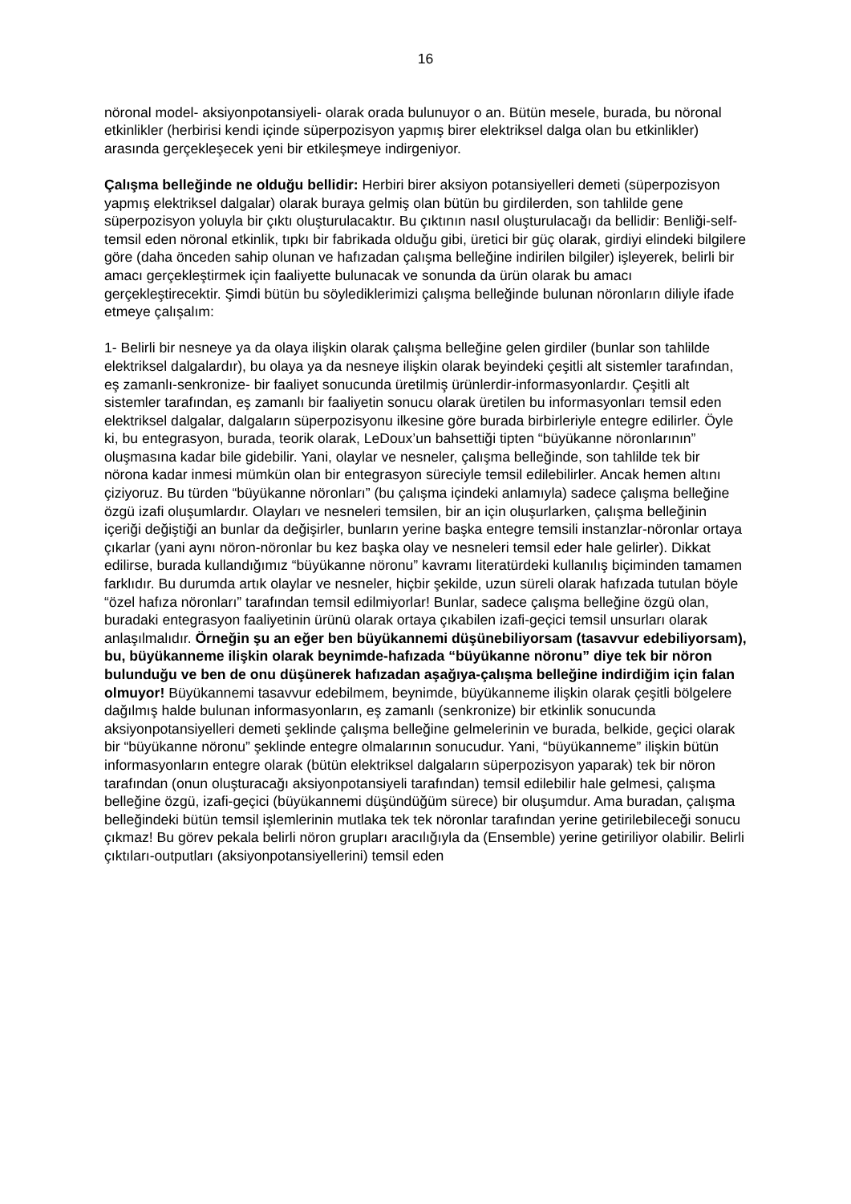16
nöronal model- aksiyonpotansiyeli- olarak orada bulunuyor o an. Bütün mesele, burada, bu nöronal etkinlikler (herbirisi kendi içinde süperpozisyon yapmış birer elektriksel dalga olan bu etkinlikler) arasında gerçekleşecek yeni bir etkileşmeye indirgeniyor.
Çalışma belleğinde ne olduğu bellidir: Herbiri birer aksiyon potansiyelleri demeti (süperpozisyon yapmış elektriksel dalgalar) olarak buraya gelmiş olan bütün bu girdilerden, son tahlilde gene süperpozisyon yoluyla bir çıktı oluşturulacaktır. Bu çıktının nasıl oluşturulacağı da bellidir: Benliği-self- temsil eden nöronal etkinlik, tıpkı bir fabrikada olduğu gibi, üretici bir güç olarak, girdiyi elindeki bilgilere göre (daha önceden sahip olunan ve hafızadan çalışma belleğine indirilen bilgiler) işleyerek, belirli bir amacı gerçekleştirmek için faaliyette bulunacak ve sonunda da ürün olarak bu amacı gerçekleştirecektir. Şimdi bütün bu söylediklerimizi çalışma belleğinde bulunan nöronların diliyle ifade etmeye çalışalım:
1- Belirli bir nesneye ya da olaya ilişkin olarak çalışma belleğine gelen girdiler (bunlar son tahlilde elektriksel dalgalardır), bu olaya ya da nesneye ilişkin olarak beyindeki çeşitli alt sistemler tarafından, eş zamanlı-senkronize- bir faaliyet sonucunda üretilmiş ürünlerdir-informasyonlardır. Çeşitli alt sistemler tarafından, eş zamanlı bir faaliyetin sonucu olarak üretilen bu informasyonları temsil eden elektriksel dalgalar, dalgaların süperpozisyonu ilkesine göre burada birbirleriyle entegre edilirler. Öyle ki, bu entegrasyon, burada, teorik olarak, LeDoux’un bahsettiği tipten “büyükanne nöronlarının” oluşmasına kadar bile gidebilir. Yani, olaylar ve nesneler, çalışma belleğinde, son tahlilde tek bir nörona kadar inmesi mümkün olan bir entegrasyon süreciyle temsil edilebilirler. Ancak hemen altını çiziyoruz. Bu türden “büyükanne nöronları” (bu çalışma içindeki anlamıyla) sadece çalışma belleğine özgü izafi oluşumlardır. Olayları ve nesneleri temsilen, bir an için oluşurlarken, çalışma belleğinin içeriği değiştiği an bunlar da değişirler, bunların yerine başka entegre temsili instanzlar-nöronlar ortaya çıkarlar (yani aynı nöron-nöronlar bu kez başka olay ve nesneleri temsil eder hale gelirler). Dikkat edilirse, burada kullandığımız “büyükanne nöronu” kavramı literatürdeki kullanılış biçiminden tamamen farklıdır. Bu durumda artık olaylar ve nesneler, hiçbir şekilde, uzun süreli olarak hafızada tutulan böyle “özel hafıza nöronları” tarafından temsil edilmiyorlar! Bunlar, sadece çalışma belleğine özgü olan, buradaki entegrasyon faaliyetinin ürünü olarak ortaya çıkabilen izafi-geçici temsil unsurları olarak anlaşılmalıdır. Örneğin şu an eğer ben büyükannemi düşünebiliyorsam (tasavvur edebiliyorsam), bu, büyükanneme ilişkin olarak beynimde-hafızada “büyükanne nöronu” diye tek bir nöron bulunduğu ve ben de onu düşünerek hafızadan aşağıya-çalışma belleğine indirdiğim için falan olmuyor! Büyükannemi tasavvur edebilmem, beynimde, büyükanneme ilişkin olarak çeşitli bölgelere dağılmış halde bulunan informasyonların, eş zamanlı (senkronize) bir etkinlik sonucunda aksiyonpotansiyelleri demeti şeklinde çalışma belleğine gelmelerinin ve burada, belkide, geçici olarak bir “büyükanne nöronu” şeklinde entegre olmalarının sonucudur. Yani, “büyükanneme” ilişkin bütün informasyonların entegre olarak (bütün elektriksel dalgaların süperpozisyon yaparak) tek bir nöron tarafından (onun oluşturacağı aksiyonpotansiyeli tarafından) temsil edilebilir hale gelmesi, çalışma belleğine özgü, izafi-geçici (büyükannemi düşündüğüm sürece) bir oluşumdur. Ama buradan, çalışma belleğindeki bütün temsil işlemlerinin mutlaka tek tek nöronlar tarafından yerine getirilebileceği sonucu çıkmaz! Bu görev pekala belirli nöron grupları aracılığıyla da (Ensemble) yerine getiriliyor olabilir. Belirli çıktıları-outputları (aksiyonpotansiyellerini) temsil eden